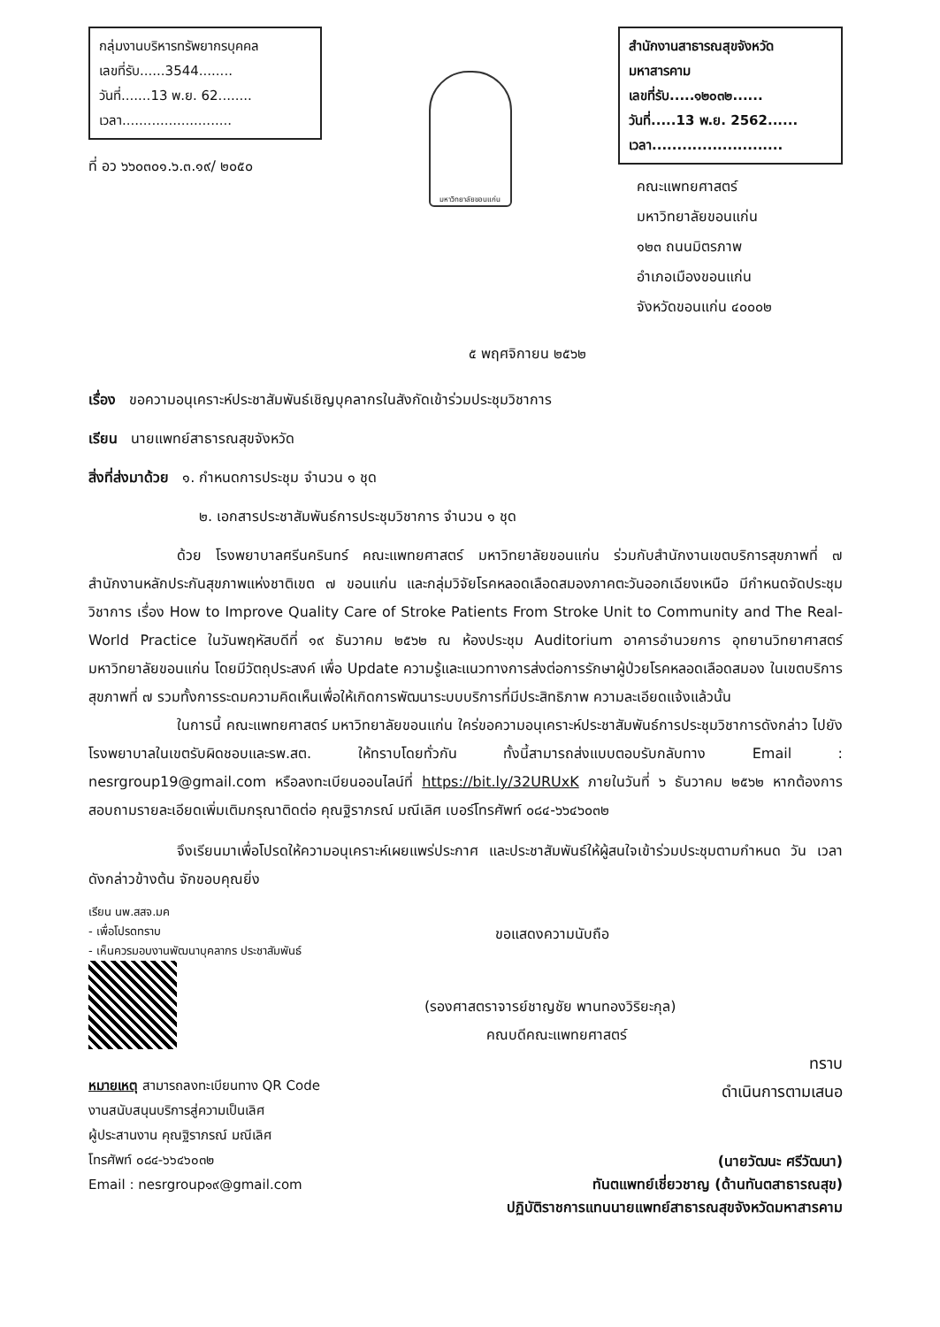กลุ่มงานบริหารทรัพยากรบุคคล
เลขที่รับ......3544........
วันที่.......13 พ.ย. 62........
เวลา..........................
ที่ อว ๖๖๐๓๐๑.๖.๓.๑๙/ ๒๐๕๐
มหาวิทยาลัยขอนแก่น
สำนักงานสาธารณสุขจังหวัดมหาสารคาม
เลขที่รับ.....๑๒๐๓๒......
วันที่.....13 พ.ย. 2562......
เวลา..........................
คณะแพทยศาสตร์
มหาวิทยาลัยขอนแก่น
๑๒๓ ถนนมิตรภาพ
อำเภอเมืองขอนแก่น
จังหวัดขอนแก่น ๔๐๐๐๒
๕ พฤศจิกายน ๒๕๖๒
เรื่อง ขอความอนุเคราะห์ประชาสัมพันธ์เชิญบุคลากรในสังกัดเข้าร่วมประชุมวิชาการ
เรียน นายแพทย์สาธารณสุขจังหวัด
สิ่งที่ส่งมาด้วย ๑. กำหนดการประชุม จำนวน ๑ ชุด
๒. เอกสารประชาสัมพันธ์การประชุมวิชาการ จำนวน ๑ ชุด
ด้วย โรงพยาบาลศรีนครินทร์ คณะแพทยศาสตร์ มหาวิทยาลัยขอนแก่น ร่วมกับสำนักงานเขตบริการสุขภาพที่ ๗ สำนักงานหลักประกันสุขภาพแห่งชาติเขต ๗ ขอนแก่น และกลุ่มวิจัยโรคหลอดเลือดสมองภาคตะวันออกเฉียงเหนือ มีกำหนดจัดประชุมวิชาการ เรื่อง How to Improve Quality Care of Stroke Patients From Stroke Unit to Community and The Real-World Practice ในวันพฤหัสบดีที่ ๑๙ ธันวาคม ๒๕๖๒ ณ ห้องประชุม Auditorium อาคารอำนวยการ อุทยานวิทยาศาสตร์ มหาวิทยาลัยขอนแก่น โดยมีวัตถุประสงค์ เพื่อ Update ความรู้และแนวทางการส่งต่อการรักษาผู้ป่วยโรคหลอดเลือดสมอง ในเขตบริการสุขภาพที่ ๗ รวมทั้งการระดมความคิดเห็นเพื่อให้เกิดการพัฒนาระบบบริการที่มีประสิทธิภาพ ความละเอียดแจ้งแล้วนั้น
ในการนี้ คณะแพทยศาสตร์ มหาวิทยาลัยขอนแก่น ใคร่ขอความอนุเคราะห์ประชาสัมพันธ์การประชุมวิชาการดังกล่าว ไปยังโรงพยาบาลในเขตรับผิดชอบและรพ.สต. ให้ทราบโดยทั่วกัน ทั้งนี้สามารถส่งแบบตอบรับกลับทาง Email : nesrgroup19@gmail.com หรือลงทะเบียนออนไลน์ที่ https://bit.ly/32URUxK ภายในวันที่ ๖ ธันวาคม ๒๕๖๒ หากต้องการสอบถามรายละเอียดเพิ่มเติมกรุณาติดต่อ คุณฐิราภรณ์ มณีเลิศ เบอร์โทรศัพท์ ๐๘๔-๖๖๔๖๐๓๒
จึงเรียนมาเพื่อโปรดให้ความอนุเคราะห์เผยแพร่ประกาศ และประชาสัมพันธ์ให้ผู้สนใจเข้าร่วมประชุมตามกำหนด วัน เวลา ดังกล่าวข้างต้น จักขอบคุณยิ่ง
เรียน นพ.สสจ.มค
- เพื่อโปรดทราบ
- เห็นควรมอบงานพัฒนาบุคลากร ประชาสัมพันธ์
หมายเหตุ สามารถลงทะเบียนทาง QR Code
งานสนับสนุนบริการสู่ความเป็นเลิศ
ผู้ประสานงาน คุณฐิราภรณ์ มณีเลิศ
โทรศัพท์ ๐๘๔-๖๖๔๖๐๓๒
Email : nesrgroup๑๙@gmail.com
ขอแสดงความนับถือ
(รองศาสตราจารย์ชาญชัย พานทองวิริยะกุล)
คณบดีคณะแพทยศาสตร์
ทราบ
ดำเนินการตามเสนอ
(นายวัฒนะ ศรีวัฒนา)
ทันตแพทย์เชี่ยวชาญ (ด้านทันตสาธารณสุข)
ปฏิบัติราชการแทนนายแพทย์สาธารณสุขจังหวัดมหาสารคาม